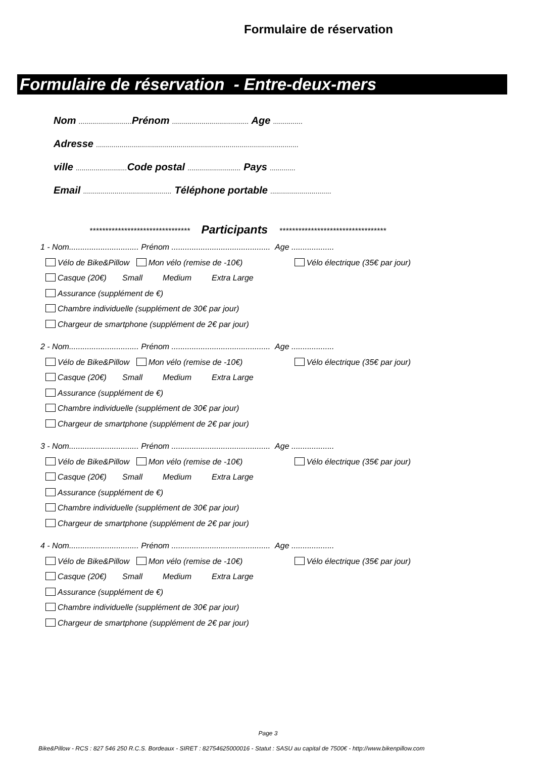Formulaire de réservation
Formulaire de réservation - Entre-deux-mers
Nom ........................... Prénom ....................................... Age ...............
Adresse .......................................................................................................
ville .......................... Code postal ........................... Pays .............
Email ............................................. Téléphone portable ...............................
******************************** Participants **********************************
1 - Nom............................... Prénom ............................................ Age ...................
Vélo de Bike&Pillow Mon vélo (remise de -10€) Vélo électrique (35€ par jour)
Casque (20€) Small Medium Extra Large
Assurance (supplément de €)
Chambre individuelle (supplément de 30€ par jour)
Chargeur de smartphone (supplément de 2€ par jour)
2 - Nom............................... Prénom ............................................ Age ...................
Vélo de Bike&Pillow Mon vélo (remise de -10€) Vélo électrique (35€ par jour)
Casque (20€) Small Medium Extra Large
Assurance (supplément de €)
Chambre individuelle (supplément de 30€ par jour)
Chargeur de smartphone (supplément de 2€ par jour)
3 - Nom............................... Prénom ............................................ Age ...................
Vélo de Bike&Pillow Mon vélo (remise de -10€) Vélo électrique (35€ par jour)
Casque (20€) Small Medium Extra Large
Assurance (supplément de €)
Chambre individuelle (supplément de 30€ par jour)
Chargeur de smartphone (supplément de 2€ par jour)
4 - Nom............................... Prénom ............................................ Age ...................
Vélo de Bike&Pillow Mon vélo (remise de -10€) Vélo électrique (35€ par jour)
Casque (20€) Small Medium Extra Large
Assurance (supplément de €)
Chambre individuelle (supplément de 30€ par jour)
Chargeur de smartphone (supplément de 2€ par jour)
Page 3
Bike&Pillow - RCS : 827 546 250 R.C.S. Bordeaux - SIRET : 82754625000016 - Statut : SASU au capital de 7500€ - http://www.bikenpillow.com